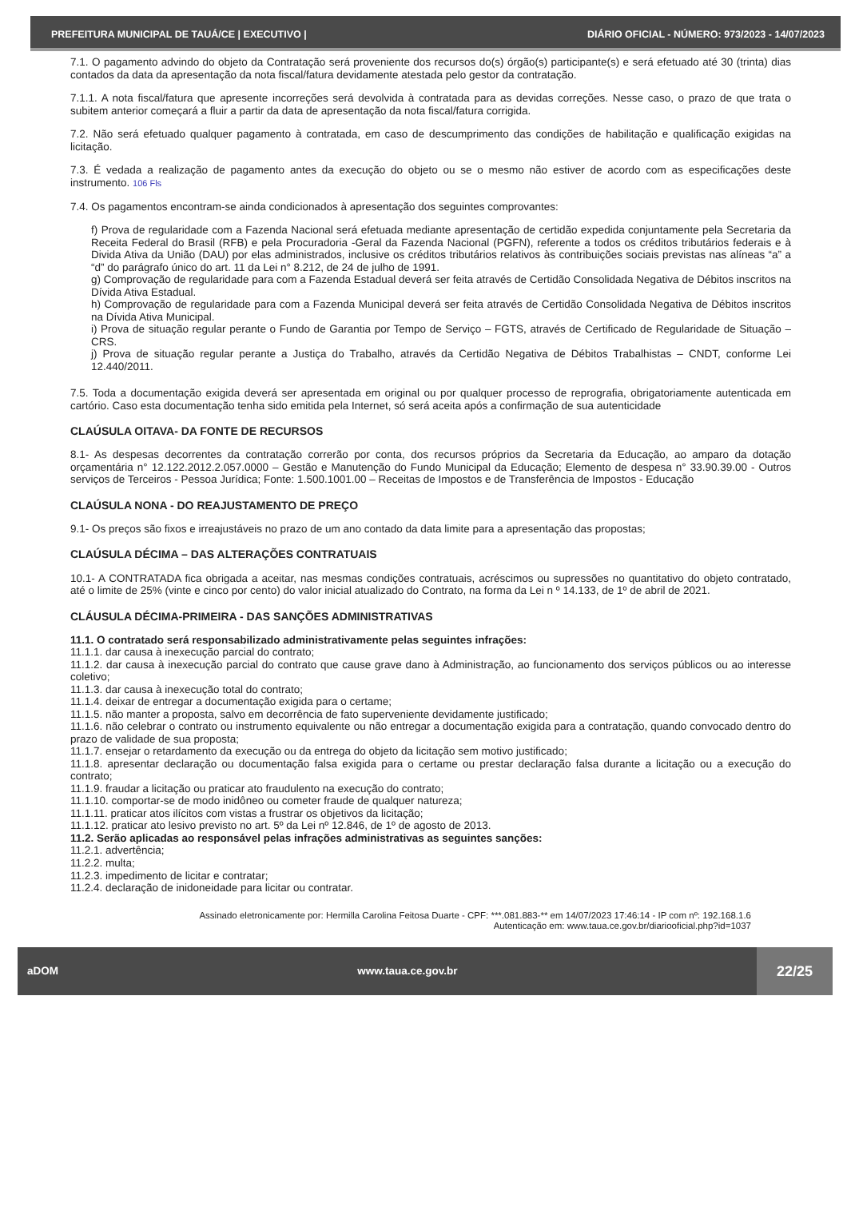PREFEITURA MUNICIPAL DE TAUÁ/CE | EXECUTIVO | DIÁRIO OFICIAL - NÚMERO: 973/2023 - 14/07/2023
7.1. O pagamento advindo do objeto da Contratação será proveniente dos recursos do(s) órgão(s) participante(s) e será efetuado até 30 (trinta) dias contados da data da apresentação da nota fiscal/fatura devidamente atestada pelo gestor da contratação.
7.1.1. A nota fiscal/fatura que apresente incorreções será devolvida à contratada para as devidas correções. Nesse caso, o prazo de que trata o subitem anterior começará a fluir a partir da data de apresentação da nota fiscal/fatura corrigida.
7.2. Não será efetuado qualquer pagamento à contratada, em caso de descumprimento das condições de habilitação e qualificação exigidas na licitação.
7.3. É vedada a realização de pagamento antes da execução do objeto ou se o mesmo não estiver de acordo com as especificações deste instrumento. 106 Fls
7.4. Os pagamentos encontram-se ainda condicionados à apresentação dos seguintes comprovantes:
f) Prova de regularidade com a Fazenda Nacional será efetuada mediante apresentação de certidão expedida conjuntamente pela Secretaria da Receita Federal do Brasil (RFB) e pela Procuradoria -Geral da Fazenda Nacional (PGFN), referente a todos os créditos tributários federais e à Divida Ativa da União (DAU) por elas administrados, inclusive os créditos tributários relativos às contribuições sociais previstas nas alíneas “a” a “d” do parágrafo único do art. 11 da Lei n° 8.212, de 24 de julho de 1991.
g) Comprovação de regularidade para com a Fazenda Estadual deverá ser feita através de Certidão Consolidada Negativa de Débitos inscritos na Dívida Ativa Estadual.
h) Comprovação de regularidade para com a Fazenda Municipal deverá ser feita através de Certidão Consolidada Negativa de Débitos inscritos na Dívida Ativa Municipal.
i) Prova de situação regular perante o Fundo de Garantia por Tempo de Serviço – FGTS, através de Certificado de Regularidade de Situação – CRS.
j) Prova de situação regular perante a Justiça do Trabalho, através da Certidão Negativa de Débitos Trabalhistas – CNDT, conforme Lei 12.440/2011.
7.5. Toda a documentação exigida deverá ser apresentada em original ou por qualquer processo de reprografia, obrigatoriamente autenticada em cartório. Caso esta documentação tenha sido emitida pela Internet, só será aceita após a confirmação de sua autenticidade
CLAÚSULA OITAVA- DA FONTE DE RECURSOS
8.1- As despesas decorrentes da contratação correrão por conta, dos recursos próprios da Secretaria da Educação, ao amparo da dotação orçamentária n° 12.122.2012.2.057.0000 – Gestão e Manutenção do Fundo Municipal da Educação; Elemento de despesa n° 33.90.39.00 - Outros serviços de Terceiros - Pessoa Jurídica; Fonte: 1.500.1001.00 – Receitas de Impostos e de Transferência de Impostos - Educação
CLAÚSULA NONA - DO REAJUSTAMENTO DE PREÇO
9.1- Os preços são fixos e irreajustáveis no prazo de um ano contado da data limite para a apresentação das propostas;
CLAÚSULA DÉCIMA – DAS ALTERAÇÕES CONTRATUAIS
10.1- A CONTRATADA fica obrigada a aceitar, nas mesmas condições contratuais, acréscimos ou supressões no quantitativo do objeto contratado, até o limite de 25% (vinte e cinco por cento) do valor inicial atualizado do Contrato, na forma da Lei n º 14.133, de 1º de abril de 2021.
CLÁUSULA DÉCIMA-PRIMEIRA - DAS SANÇÕES ADMINISTRATIVAS
11.1. O contratado será responsabilizado administrativamente pelas seguintes infrações:
11.1.1. dar causa à inexecução parcial do contrato;
11.1.2. dar causa à inexecução parcial do contrato que cause grave dano à Administração, ao funcionamento dos serviços públicos ou ao interesse coletivo;
11.1.3. dar causa à inexecução total do contrato;
11.1.4. deixar de entregar a documentação exigida para o certame;
11.1.5. não manter a proposta, salvo em decorrência de fato superveniente devidamente justificado;
11.1.6. não celebrar o contrato ou instrumento equivalente ou não entregar a documentação exigida para a contratação, quando convocado dentro do prazo de validade de sua proposta;
11.1.7. ensejar o retardamento da execução ou da entrega do objeto da licitação sem motivo justificado;
11.1.8. apresentar declaração ou documentação falsa exigida para o certame ou prestar declaração falsa durante a licitação ou a execução do contrato;
11.1.9. fraudar a licitação ou praticar ato fraudulento na execução do contrato;
11.1.10. comportar-se de modo inidôneo ou cometer fraude de qualquer natureza;
11.1.11. praticar atos ilícitos com vistas a frustrar os objetivos da licitação;
11.1.12. praticar ato lesivo previsto no art. 5º da Lei nº 12.846, de 1º de agosto de 2013.
11.2. Serão aplicadas ao responsável pelas infrações administrativas as seguintes sanções:
11.2.1. advertência;
11.2.2. multa;
11.2.3. impedimento de licitar e contratar;
11.2.4. declaração de inidoneidade para licitar ou contratar.
Assinado eletronicamente por: Hermilla Carolina Feitosa Duarte - CPF: ***.081.883-** em 14/07/2023 17:46:14 - IP com nº: 192.168.1.6
Autenticação em: www.taua.ce.gov.br/diariooficial.php?id=1037
aDOM www.taua.ce.gov.br 22/25